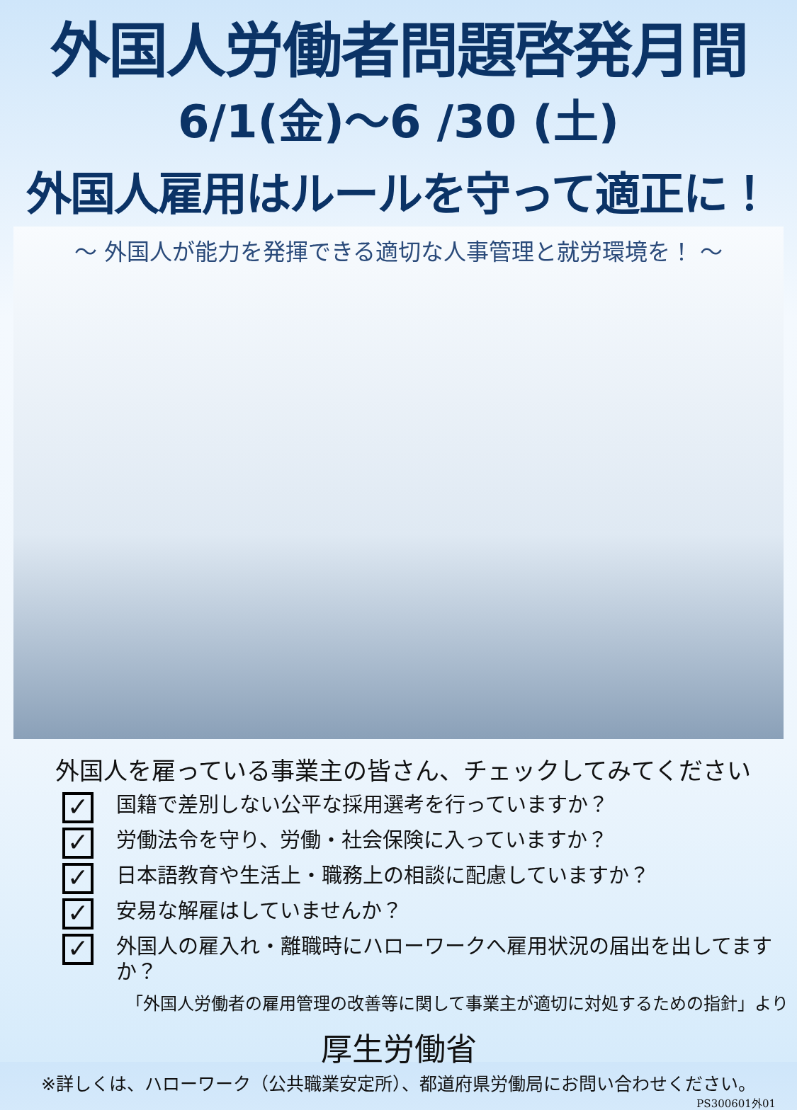外国人労働者問題啓発月間
6/1(金)～6 /30 (土)
外国人雇用はルールを守って適正に！
～ 外国人が能力を発揮できる適切な人事管理と就労環境を！ ～
外国人を雇っている事業主の皆さん、チェックしてみてください
✓ 国籍で差別しない公平な採用選考を行っていますか？
✓ 労働法令を守り、労働・社会保険に入っていますか？
✓ 日本語教育や生活上・職務上の相談に配慮していますか？
✓ 安易な解雇はしていませんか？
✓ 外国人の雇入れ・離職時にハローワークへ雇用状況の届出を出してますか？
「外国人労働者の雇用管理の改善等に関して事業主が適切に対処するための指針」より
厚生労働省
※詳しくは、ハローワーク（公共職業安定所）、都道府県労働局にお問い合わせください。
PS300601外01